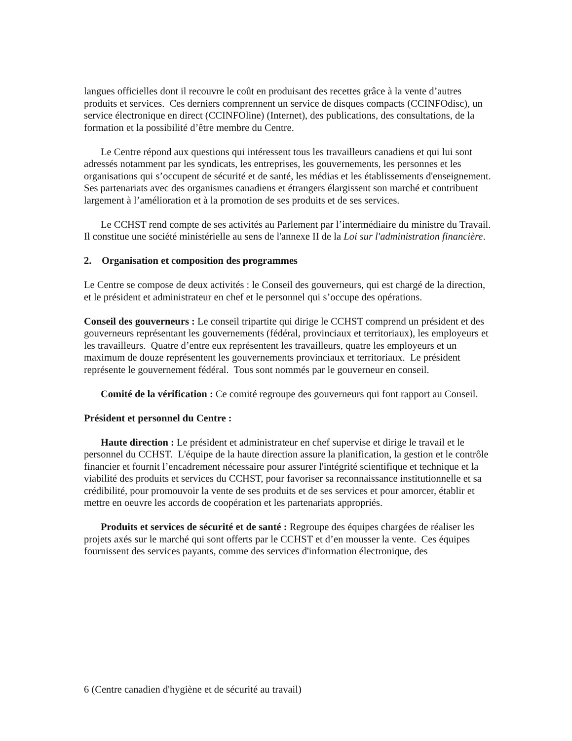langues officielles dont il recouvre le coût en produisant des recettes grâce à la vente d’autres produits et services. Ces derniers comprennent un service de disques compacts (CCINFOdisc), un service électronique en direct (CCINFOline) (Internet), des publications, des consultations, de la formation et la possibilité d’être membre du Centre.
Le Centre répond aux questions qui intéressent tous les travailleurs canadiens et qui lui sont adressés notamment par les syndicats, les entreprises, les gouvernements, les personnes et les organisations qui s’occupent de sécurité et de santé, les médias et les établissements d'enseignement. Ses partenariats avec des organismes canadiens et étrangers élargissent son marché et contribuent largement à l’amélioration et à la promotion de ses produits et de ses services.
Le CCHST rend compte de ses activités au Parlement par l’intermédiaire du ministre du Travail. Il constitue une société ministérielle au sens de l'annexe II de la Loi sur l'administration financière.
2. Organisation et composition des programmes
Le Centre se compose de deux activités : le Conseil des gouverneurs, qui est chargé de la direction, et le président et administrateur en chef et le personnel qui s’occupe des opérations.
Conseil des gouverneurs : Le conseil tripartite qui dirige le CCHST comprend un président et des gouverneurs représentant les gouvernements (fédéral, provinciaux et territoriaux), les employeurs et les travailleurs. Quatre d’entre eux représentent les travailleurs, quatre les employeurs et un maximum de douze représentent les gouvernements provinciaux et territoriaux. Le président représente le gouvernement fédéral. Tous sont nommés par le gouverneur en conseil.
Comité de la vérification : Ce comité regroupe des gouverneurs qui font rapport au Conseil.
Président et personnel du Centre :
Haute direction : Le président et administrateur en chef supervise et dirige le travail et le personnel du CCHST. L'équipe de la haute direction assure la planification, la gestion et le contrôle financier et fournit l’encadrement nécessaire pour assurer l'intégrité scientifique et technique et la viabilité des produits et services du CCHST, pour favoriser sa reconnaissance institutionnelle et sa crédibilité, pour promouvoir la vente de ses produits et de ses services et pour amorcer, établir et mettre en oeuvre les accords de coopération et les partenariats appropriés.
Produits et services de sécurité et de santé : Regroupe des équipes chargées de réaliser les projets axés sur le marché qui sont offerts par le CCHST et d’en mousser la vente. Ces équipes fournissent des services payants, comme des services d'information électronique, des
6 (Centre canadien d'hygiène et de sécurité au travail)